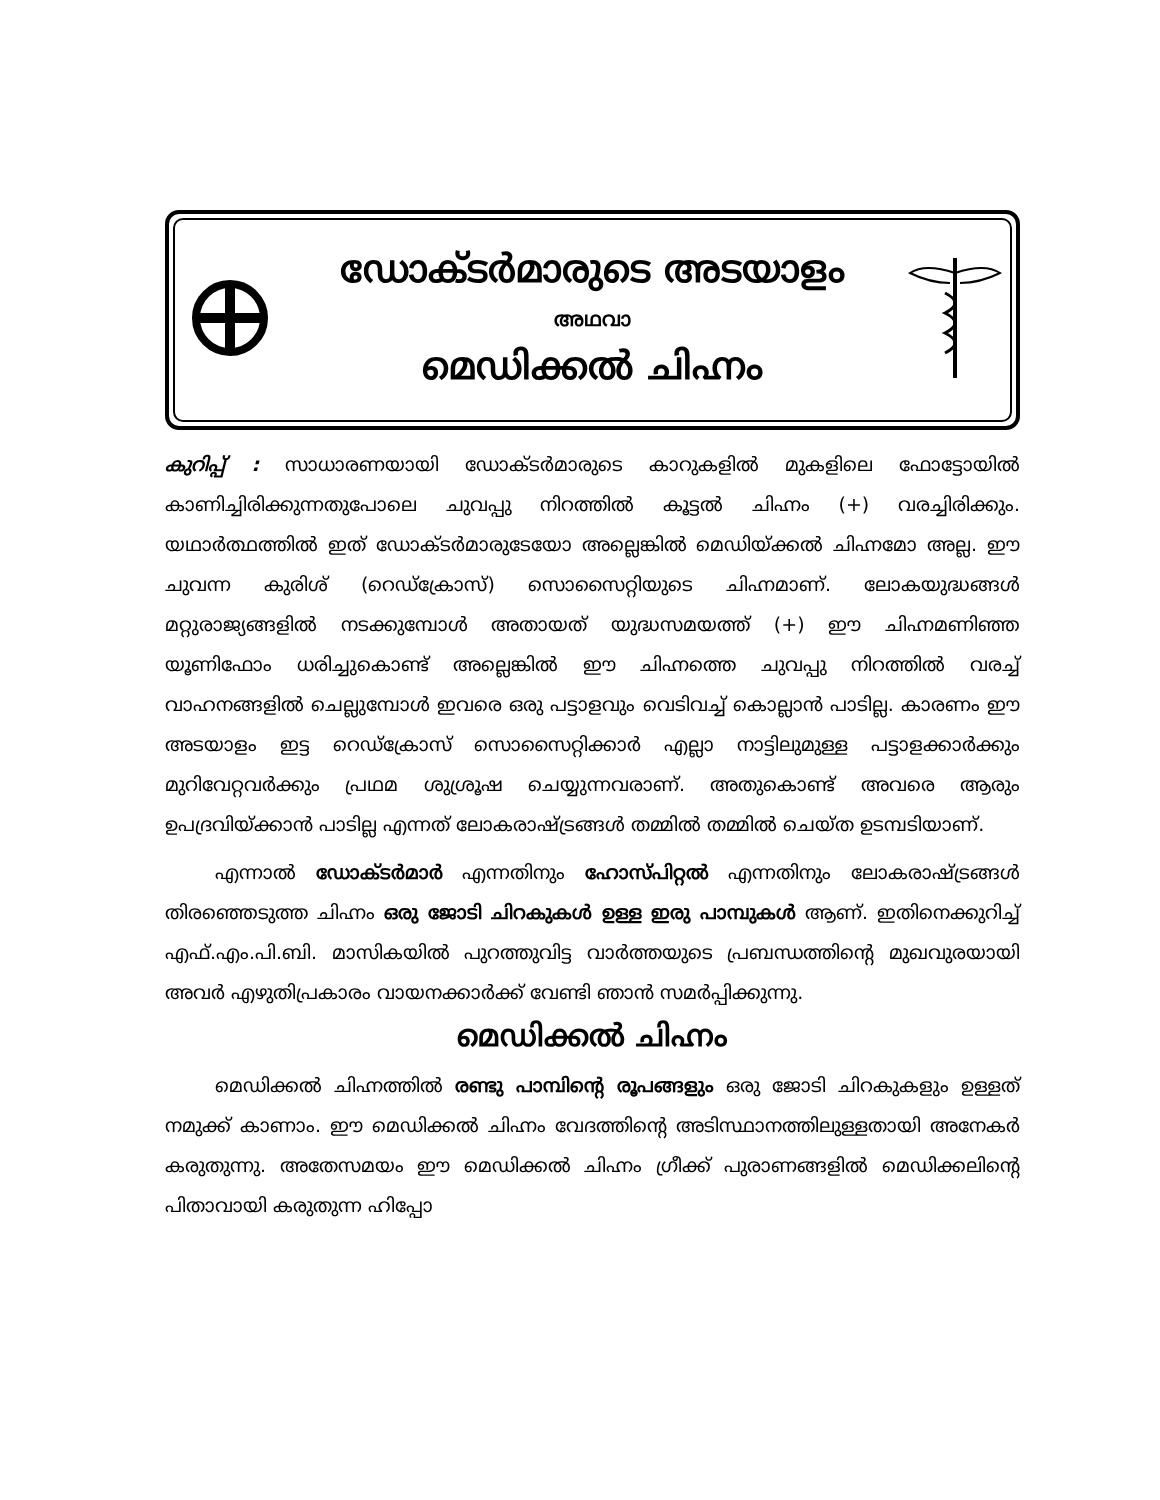ഡോക്ടർമാരുടെ അടയാളം
അഥവാ
മെഡിക്കൽ ചിഹ്നം
കുറിപ്പ് : സാധാരണയായി ഡോക്ടർമാരുടെ കാറുകളിൽ മുകളിലെ ഫോട്ടോയിൽ കാണിച്ചിരിക്കുന്നതുപോലെ ചുവപ്പു നിറത്തിൽ കൂട്ടൽ ചിഹ്നം (+) വരച്ചിരിക്കും. യഥാർത്ഥത്തിൽ ഇത് ഡോക്ടർമാരുടേയോ അല്ലെങ്കിൽ മെഡിയ്ക്കൽ ചിഹ്നമോ അല്ല. ഈ ചുവന്ന കുരിശ് (റെഡ്ക്രോസ്) സൊസൈറ്റിയുടെ ചിഹ്നമാണ്. ലോകയുദ്ധങ്ങൾ മറ്റുരാജ്യങ്ങളിൽ നടക്കുമ്പോൾ അതായത് യുദ്ധസമയത്ത് (+) ഈ ചിഹ്നമണിഞ്ഞ യൂണിഫോം ധരിച്ചുകൊണ്ട് അല്ലെങ്കിൽ ഈ ചിഹ്നത്തെ ചുവപ്പു നിറത്തിൽ വരച്ച് വാഹനങ്ങളിൽ ചെല്ലുമ്പോൾ ഇവരെ ഒരു പട്ടാളവും വെടിവച്ച് കൊല്ലാൻ പാടില്ല. കാരണം ഈ അടയാളം ഇട്ട റെഡ്ക്രോസ് സൊസൈറ്റിക്കാർ എല്ലാ നാട്ടിലുമുള്ള പട്ടാളക്കാർക്കും മുറിവേറ്റവർക്കും പ്രഥമ ശുശ്രൂഷ ചെയ്യുന്നവരാണ്. അതുകൊണ്ട് അവരെ ആരും ഉപദ്രവിയ്ക്കാൻ പാടില്ല എന്നത് ലോകരാഷ്ട്രങ്ങൾ തമ്മിൽ തമ്മിൽ ചെയ്ത ഉടമ്പടിയാണ്.
എന്നാൽ ഡോക്ടർമാർ എന്നതിനും ഹോസ്പിറ്റൽ എന്നതിനും ലോകരാഷ്ട്രങ്ങൾ തിരഞ്ഞെടുത്ത ചിഹ്നം ഒരു ജോടി ചിറകുകൾ ഉള്ള ഇരു പാമ്പുകൾ ആണ്. ഇതിനെക്കുറിച്ച് എഫ്.എം.പി.ബി. മാസികയിൽ പുറത്തുവിട്ട വാർത്തയുടെ പ്രബന്ധത്തിന്റെ മുഖവുരയായി അവർ എഴുതിപ്രകാരം വായനക്കാർക്ക് വേണ്ടി ഞാൻ സമർപ്പിക്കുന്നു.
മെഡിക്കൽ ചിഹ്നം
മെഡിക്കൽ ചിഹ്നത്തിൽ രണ്ടു പാമ്പിന്റെ രൂപങ്ങളും ഒരു ജോടി ചിറകുകളും ഉള്ളത് നമുക്ക് കാണാം. ഈ മെഡിക്കൽ ചിഹ്നം വേദത്തിന്റെ അടിസ്ഥാനത്തിലുള്ളതായി അനേകർ കരുതുന്നു. അതേസമയം ഈ മെഡിക്കൽ ചിഹ്നം ഗ്രീക്ക് പുരാണങ്ങളിൽ മെഡിക്കലിന്റെ പിതാവായി കരുതുന്ന ഹിപ്പോ